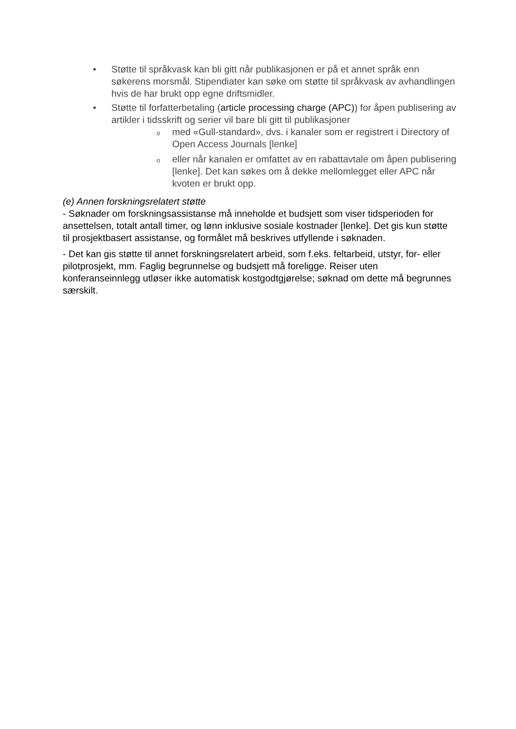• Støtte til språkvask kan bli gitt når publikasjonen er på et annet språk enn søkerens morsmål. Stipendiater kan søke om støtte til språkvask av avhandlingen hvis de har brukt opp egne driftsmidler.
• Støtte til forfatterbetaling (article processing charge (APC)) for åpen publisering av artikler i tidsskrift og serier vil bare bli gitt til publikasjoner
o med «Gull-standard», dvs. i kanaler som er registrert i Directory of Open Access Journals [lenke]
o eller når kanalen er omfattet av en rabattavtale om åpen publisering [lenke]. Det kan søkes om å dekke mellomlegget eller APC når kvoten er brukt opp.
(e) Annen forskningsrelatert støtte
- Søknader om forskningsassistanse må inneholde et budsjett som viser tidsperioden for ansettelsen, totalt antall timer, og lønn inklusive sosiale kostnader [lenke]. Det gis kun støtte til prosjektbasert assistanse, og formålet må beskrives utfyllende i søknaden.
- Det kan gis støtte til annet forskningsrelatert arbeid, som f.eks. feltarbeid, utstyr, for- eller pilotprosjekt, mm. Faglig begrunnelse og budsjett må foreligge. Reiser uten konferanseinnlegg utløser ikke automatisk kostgodtgjørelse; søknad om dette må begrunnes særskilt.